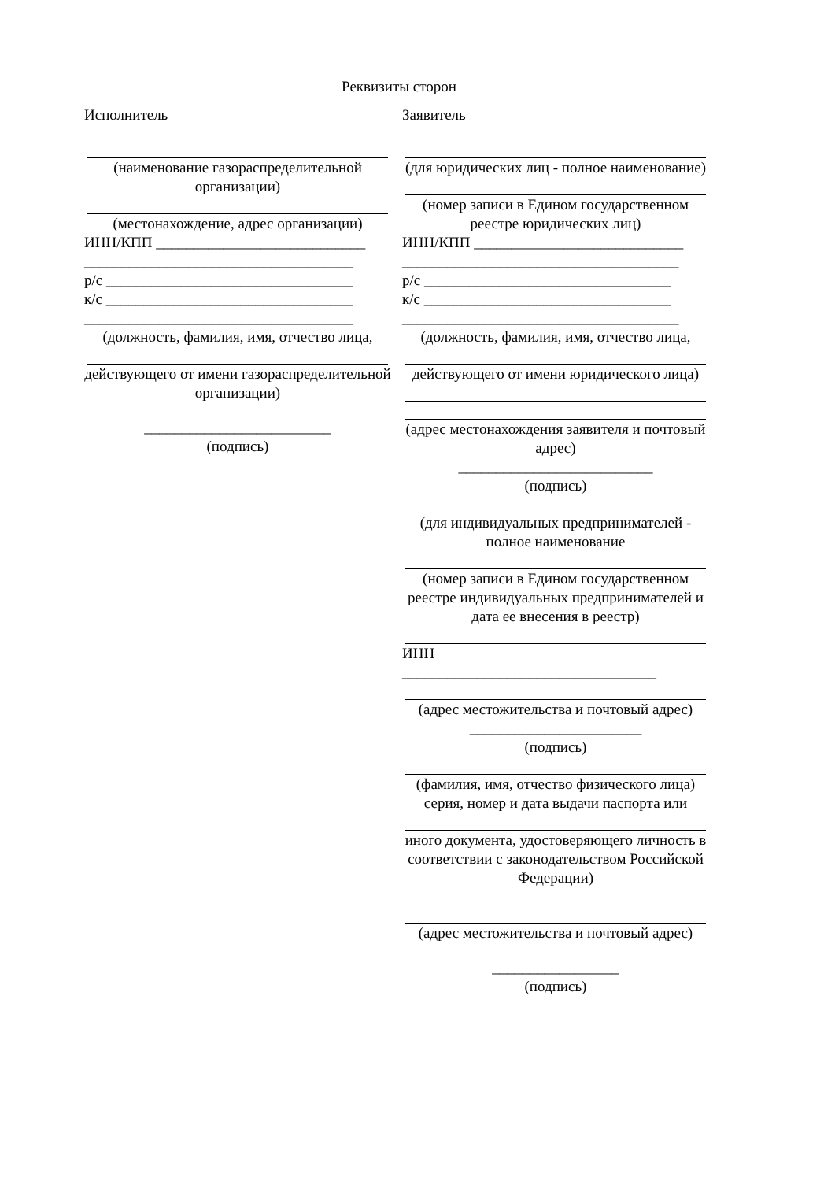Реквизиты сторон
Исполнитель
(наименование газораспределительной организации)
(местонахождение, адрес организации)
ИНН/КПП ____________________________
____________________________________
р/с _________________________________
к/с _________________________________
____________________________________
(должность, фамилия, имя, отчество лица,
действующего от имени газораспределительной организации)
_________________________
(подпись)
Заявитель
(для юридических лиц - полное наименование)
(номер записи в Едином государственном реестре юридических лиц)
ИНН/КПП ____________________________
_____________________________________
р/с _________________________________
к/с _________________________________
_____________________________________
(должность, фамилия, имя, отчество лица,
действующего от имени юридического лица)
(адрес местонахождения заявителя и почтовый адрес)
__________________________
(подпись)
(для индивидуальных предпринимателей - полное наименование
(номер записи в Едином государственном реестре индивидуальных предпринимателей и дата ее внесения в реестр)
ИНН
__________________________________
(адрес местожительства и почтовый адрес)
_______________________
(подпись)
(фамилия, имя, отчество физического лица) серия, номер и дата выдачи паспорта или
иного документа, удостоверяющего личность в соответствии с законодательством Российской Федерации)
(адрес местожительства и почтовый адрес)
_________________
(подпись)